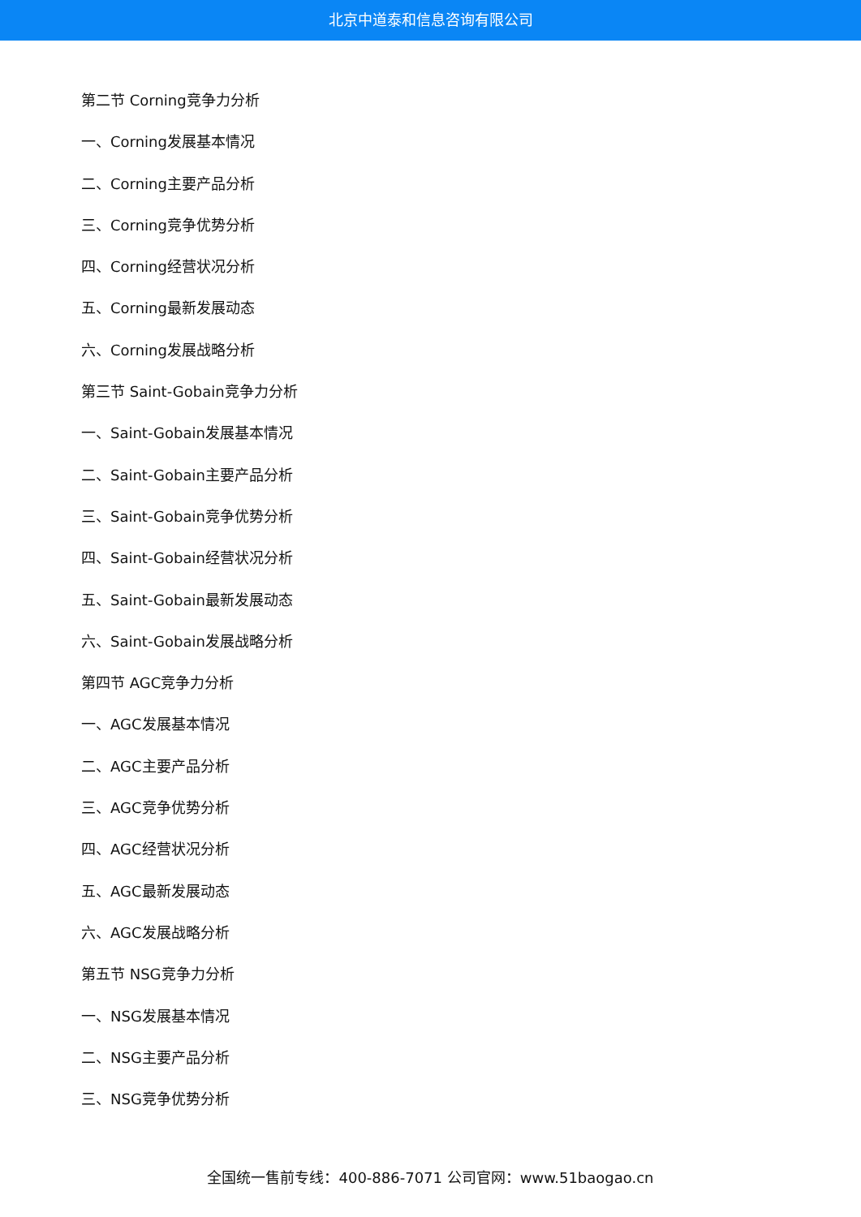北京中道泰和信息咨询有限公司
第二节 Corning竞争力分析
一、Corning发展基本情况
二、Corning主要产品分析
三、Corning竞争优势分析
四、Corning经营状况分析
五、Corning最新发展动态
六、Corning发展战略分析
第三节 Saint-Gobain竞争力分析
一、Saint-Gobain发展基本情况
二、Saint-Gobain主要产品分析
三、Saint-Gobain竞争优势分析
四、Saint-Gobain经营状况分析
五、Saint-Gobain最新发展动态
六、Saint-Gobain发展战略分析
第四节 AGC竞争力分析
一、AGC发展基本情况
二、AGC主要产品分析
三、AGC竞争优势分析
四、AGC经营状况分析
五、AGC最新发展动态
六、AGC发展战略分析
第五节 NSG竞争力分析
一、NSG发展基本情况
二、NSG主要产品分析
三、NSG竞争优势分析
全国统一售前专线：400-886-7071 公司官网：www.51baogao.cn